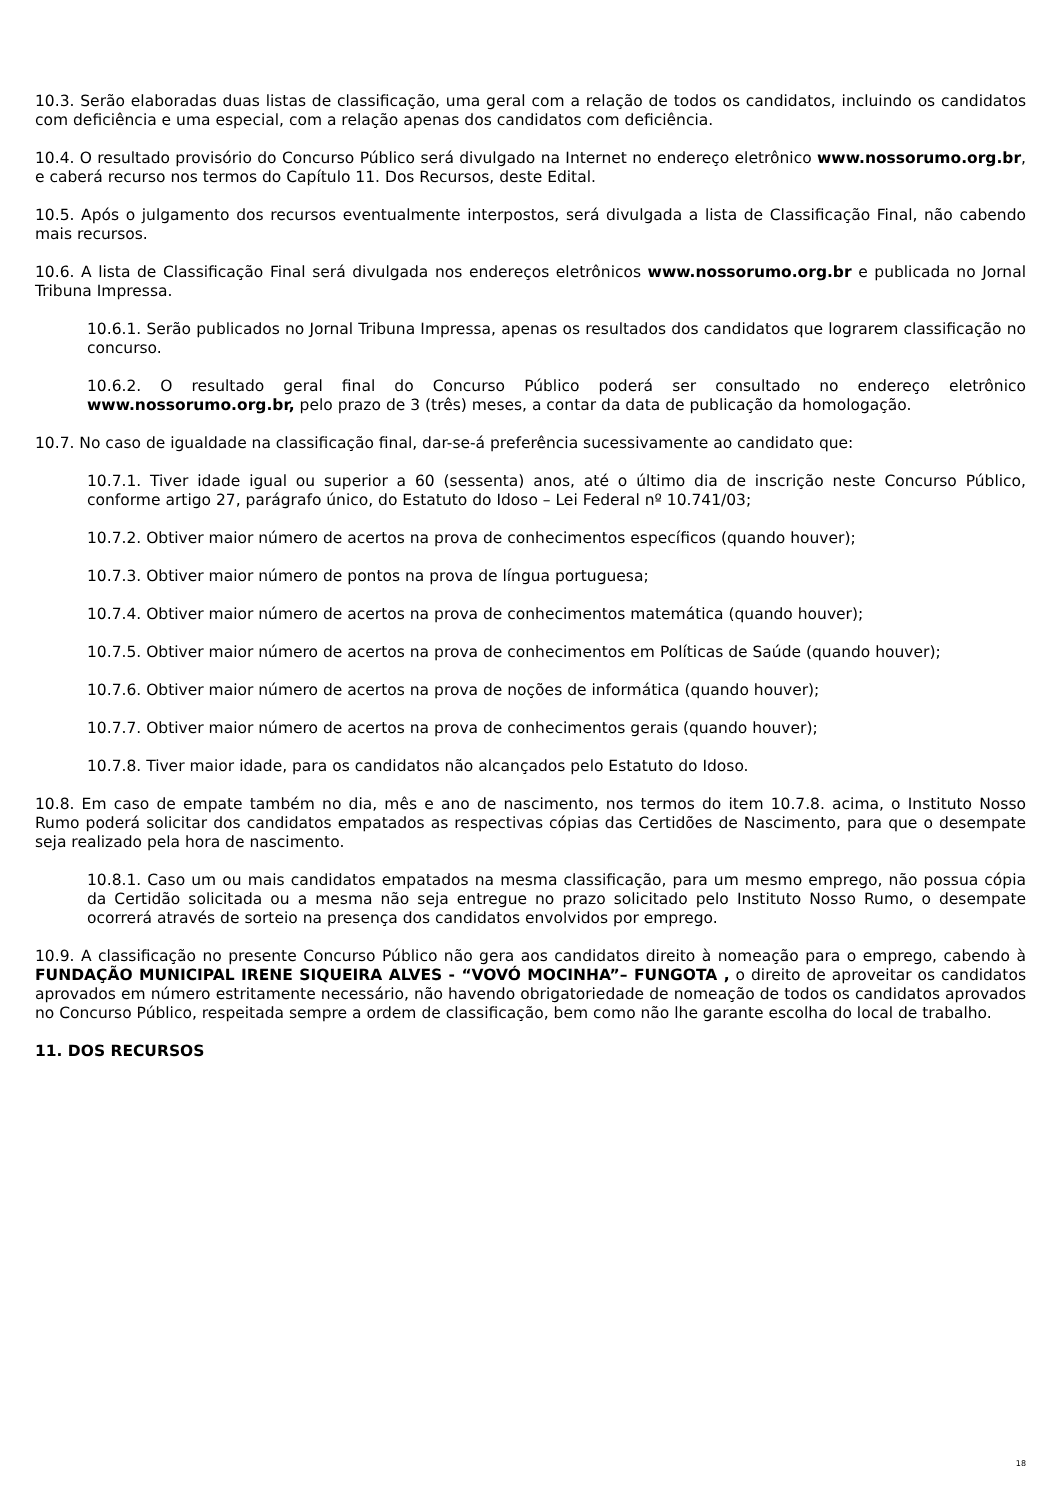10.3. Serão elaboradas duas listas de classificação, uma geral com a relação de todos os candidatos, incluindo os candidatos com deficiência e uma especial, com a relação apenas dos candidatos com deficiência.
10.4. O resultado provisório do Concurso Público será divulgado na Internet no endereço eletrônico www.nossorumo.org.br, e caberá recurso nos termos do Capítulo 11. Dos Recursos, deste Edital.
10.5. Após o julgamento dos recursos eventualmente interpostos, será divulgada a lista de Classificação Final, não cabendo mais recursos.
10.6. A lista de Classificação Final será divulgada nos endereços eletrônicos www.nossorumo.org.br e publicada no Jornal Tribuna Impressa.
10.6.1. Serão publicados no Jornal Tribuna Impressa, apenas os resultados dos candidatos que lograrem classificação no concurso.
10.6.2. O resultado geral final do Concurso Público poderá ser consultado no endereço eletrônico www.nossorumo.org.br, pelo prazo de 3 (três) meses, a contar da data de publicação da homologação.
10.7. No caso de igualdade na classificação final, dar-se-á preferência sucessivamente ao candidato que:
10.7.1. Tiver idade igual ou superior a 60 (sessenta) anos, até o último dia de inscrição neste Concurso Público, conforme artigo 27, parágrafo único, do Estatuto do Idoso – Lei Federal nº 10.741/03;
10.7.2. Obtiver maior número de acertos na prova de conhecimentos específicos (quando houver);
10.7.3. Obtiver maior número de pontos na prova de língua portuguesa;
10.7.4. Obtiver maior número de acertos na prova de conhecimentos matemática (quando houver);
10.7.5. Obtiver maior número de acertos na prova de conhecimentos em Políticas de Saúde (quando houver);
10.7.6. Obtiver maior número de acertos na prova de noções de informática (quando houver);
10.7.7. Obtiver maior número de acertos na prova de conhecimentos gerais (quando houver);
10.7.8. Tiver maior idade, para os candidatos não alcançados pelo Estatuto do Idoso.
10.8. Em caso de empate também no dia, mês e ano de nascimento, nos termos do item 10.7.8. acima, o Instituto Nosso Rumo poderá solicitar dos candidatos empatados as respectivas cópias das Certidões de Nascimento, para que o desempate seja realizado pela hora de nascimento.
10.8.1. Caso um ou mais candidatos empatados na mesma classificação, para um mesmo emprego, não possua cópia da Certidão solicitada ou a mesma não seja entregue no prazo solicitado pelo Instituto Nosso Rumo, o desempate ocorrerá através de sorteio na presença dos candidatos envolvidos por emprego.
10.9. A classificação no presente Concurso Público não gera aos candidatos direito à nomeação para o emprego, cabendo à FUNDAÇÃO MUNICIPAL IRENE SIQUEIRA ALVES - “VOVÓ MOCINHA”– FUNGOTA , o direito de aproveitar os candidatos aprovados em número estritamente necessário, não havendo obrigatoriedade de nomeação de todos os candidatos aprovados no Concurso Público, respeitada sempre a ordem de classificação, bem como não lhe garante escolha do local de trabalho.
11. DOS RECURSOS
18